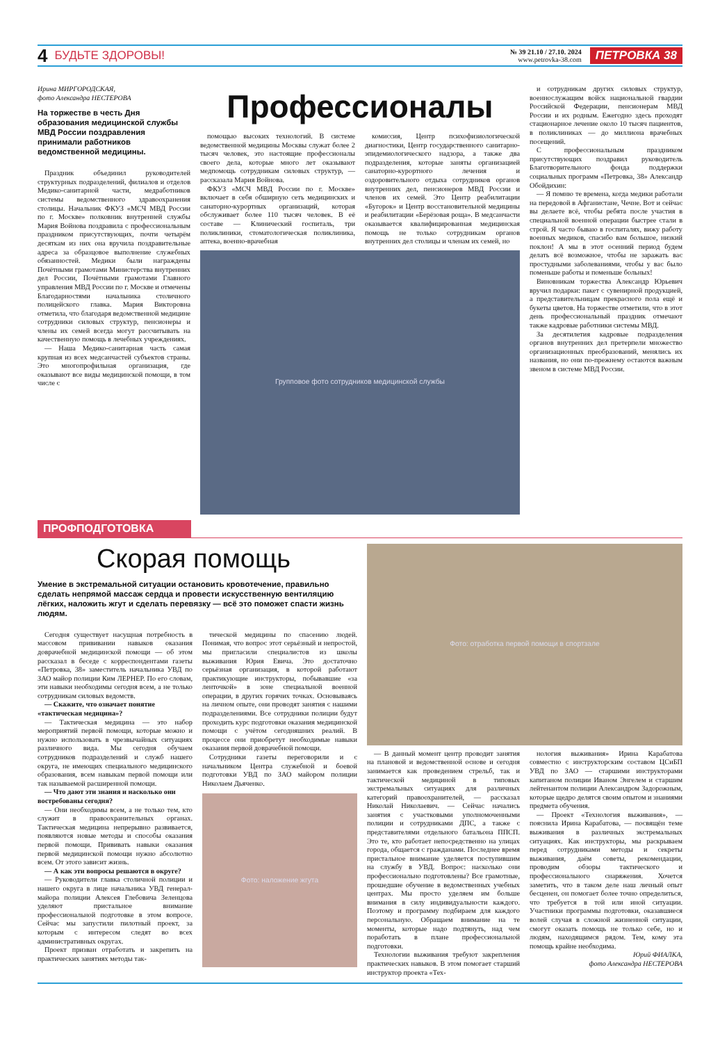4 БУДЬТЕ ЗДОРОВЫ! № 39 21.10 / 27.10. 2024
www.petrovka-38.com ПЕТРОВКА 38
Ирина МИРГОРОДСКАЯ,
фото Александра НЕСТЕРОВА
На торжестве в честь Дня образования медицинской службы МВД России поздравления принимали работников ведомственной медицины.
Праздник объединил руководителей структурных подразделений, филиалов и отделов Медико-санитарной части, медработников системы ведомственного здравоохранения столицы. Начальник ФКУЗ «МСЧ МВД России по г. Москве» полковник внутренней службы Мария Войнова поздравила с профессиональным праздником присутствующих, почти четырём десяткам из них она вручила поздравительные адреса за образцовое выполнение служебных обязанностей. Медики были награждены Почётными грамотами Министерства внутренних дел России, Почётными грамотами Главного управления МВД России по г. Москве и отмечены Благодарностями начальника столичного полицейского главка. Мария Викторовна отметила, что благодаря ведомственной медицине сотрудники силовых структур, пенсионеры и члены их семей всегда могут рассчитывать на качественную помощь в лечебных учреждениях.
— Наша Медико-санитарная часть самая крупная из всех медсанчастей субъектов страны. Это многопрофильная организация, где оказывают все виды медицинской помощи, в том числе с
Профессионалы
помощью высоких технологий. В системе ведомственной медицины Москвы служат более 2 тысяч человек, это настоящие профессионалы своего дела, которые много лет оказывают медпомощь сотрудникам силовых структур, — рассказала Мария Войнова.
ФКУЗ «МСЧ МВД России по г. Москве» включает в себя обширную сеть медицинских и санаторно-курортных организаций, которая обслуживает более 110 тысяч человек. В её составе — Клинический госпиталь, три поликлиники, стоматологическая поликлиника, аптека, военно-врачебная
комиссия, Центр психофизиологической диагностики, Центр государственного санитарно-эпидемиологического надзора, а также два подразделения, которые заняты организацией санаторно-курортного лечения и оздоровительного отдыха сотрудников органов внутренних дел, пенсионеров МВД России и членов их семей. Это Центр реабилитации «Бугорок» и Центр восстановительной медицины и реабилитации «Берёзовая роща». В медсанчасти оказывается квалифицированная медицинская помощь не только сотрудникам органов внутренних дел столицы и членам их семей, но
Групповое фото сотрудников медицинской службы
и сотрудникам других силовых структур, военнослужащим войск национальной гвардии Российской Федерации, пенсионерам МВД России и их родным. Ежегодно здесь проходят стационарное лечение около 10 тысяч пациентов, в поликлиниках — до миллиона врачебных посещений.
С профессиональным праздником присутствующих поздравил руководитель Благотворительного фонда поддержки социальных программ «Петровка, 38» Александр Обойдихин:
— Я помню те времена, когда медики работали на передовой в Афганистане, Чечне. Вот и сейчас вы делаете всё, чтобы ребята после участия в специальной военной операции быстрее стали в строй. Я часто бываю в госпиталях, вижу работу военных медиков, спасибо вам большое, низкий поклон! А мы в этот осенний период будем делать всё возможное, чтобы не заражать вас простудными заболеваниями, чтобы у вас было поменьше работы и поменьше больных!
Виновникам торжества Александр Юрьевич вручил подарки: пакет с сувенирной продукцией, а представительницам прекрасного пола ещё и букеты цветов. На торжестве отметили, что в этот день профессиональный праздник отмечают также кадровые работники системы МВД.
За десятилетия кадровые подразделения органов внутренних дел претерпели множество организационных преобразований, менялись их названия, но они по-прежнему остаются важным звеном в системе МВД России.
ПРОФПОДГОТОВКА
Скорая помощь
Умение в экстремальной ситуации остановить кровотечение, правильно сделать непрямой массаж сердца и провести искусственную вентиляцию лёгких, наложить жгут и сделать перевязку — всё это поможет спасти жизнь людям.
Сегодня существует насущная потребность в массовом прививании навыков оказания доврачебной медицинской помощи — об этом рассказал в беседе с корреспондентами газеты «Петровка, 38» заместитель начальника УВД по ЗАО майор полиции Ким ЛЕРНЕР. По его словам, эти навыки необходимы сегодня всем, а не только сотрудникам силовых ведомств.
— Скажите, что означает понятие «тактическая медицина»?
— Тактическая медицина — это набор мероприятий первой помощи, которые можно и нужно использовать в чрезвычайных ситуациях различного вида. Мы сегодня обучаем сотрудников подразделений и служб нашего округа, не имеющих специального медицинского образования, всем навыкам первой помощи или так называемой расширенной помощи.
— Что дают эти знания и насколько они востребованы сегодня?
— Они необходимы всем, а не только тем, кто служит в правоохранительных органах. Тактическая медицина непрерывно развивается, появляются новые методы и способы оказания первой помощи. Прививать навыки оказания первой медицинской помощи нужно абсолютно всем. От этого зависит жизнь.
— А как эти вопросы решаются в округе?
— Руководители главка столичной полиции и нашего округа в лице начальника УВД генерал-майора полиции Алексея Глебовича Зеленцова уделяют пристальное внимание профессиональной подготовке в этом вопросе. Сейчас мы запустили пилотный проект, за которым с интересом следят во всех административных округах.
Проект призван отработать и закрепить на практических занятиях методы так-
тической медицины по спасению людей. Понимая, что вопрос этот серьёзный и непростой, мы пригласили специалистов из школы выживания Юрия Евича. Это достаточно серьёзная организация, в которой работают практикующие инструкторы, побывавшие «за ленточкой» в зоне специальной военной операции, в других горячих точках. Основываясь на личном опыте, они проводят занятия с нашими подразделениями. Все сотрудники полиции будут проходить курс подготовки оказания медицинской помощи с учётом сегодняшних реалий. В процессе они приобретут необходимые навыки оказания первой доврачебной помощи.
Сотрудники газеты переговорили и с начальником Центра служебной и боевой подготовки УВД по ЗАО майором полиции Николаем Дьяченко.
Фото: наложение жгута
Фото: отработка первой помощи в спортзале
— В данный момент центр проводит занятия на плановой и ведомственной основе и сегодня занимается как проведением стрельб, так и тактической медициной в типовых экстремальных ситуациях для различных категорий правоохранителей, — рассказал Николай Николаевич. — Сейчас начались занятия с участковыми уполномоченными полиции и сотрудниками ДПС, а также с представителями отдельного батальона ППСП. Это те, кто работает непосредственно на улицах города, общается с гражданами. Последнее время пристальное внимание уделяется поступившим на службу в УВД. Вопрос: насколько они профессионально подготовлены? Все грамотные, прошедшие обучение в ведомственных учебных центрах. Мы просто уделяем им больше внимания в силу индивидуальности каждого. Поэтому и программу подбираем для каждого персональную. Обращаем внимание на те моменты, которые надо подтянуть, над чем поработать в плане профессиональной подготовки.
Технологии выживания требуют закрепления практических навыков. В этом помогает старший инструктор проекта «Тех-
нология выживания» Ирина Карабатова совместно с инструкторским составом ЦСиБП УВД по ЗАО — старшими инструкторами капитаном полиции Иваном Энгелем и старшим лейтенантом полиции Александром Задорожным, которые щедро делятся своим опытом и знаниями предмета обучения.
— Проект «Технология выживания», — пояснила Ирина Карабатова, — посвящён теме выживания в различных экстремальных ситуациях. Как инструкторы, мы раскрываем перед сотрудниками методы и секреты выживания, даём советы, рекомендации, проводим обзоры тактического и профессионального снаряжения. Хочется заметить, что в таком деле наш личный опыт бесценен, он помогает более точно определиться, что требуется в той или иной ситуации. Участники программы подготовки, оказавшиеся волей случая в сложной жизненной ситуации, смогут оказать помощь не только себе, но и людям, находящимся рядом. Тем, кому эта помощь крайне необходима.
Юрий ФИАЛКА,
фото Александра НЕСТЕРОВА